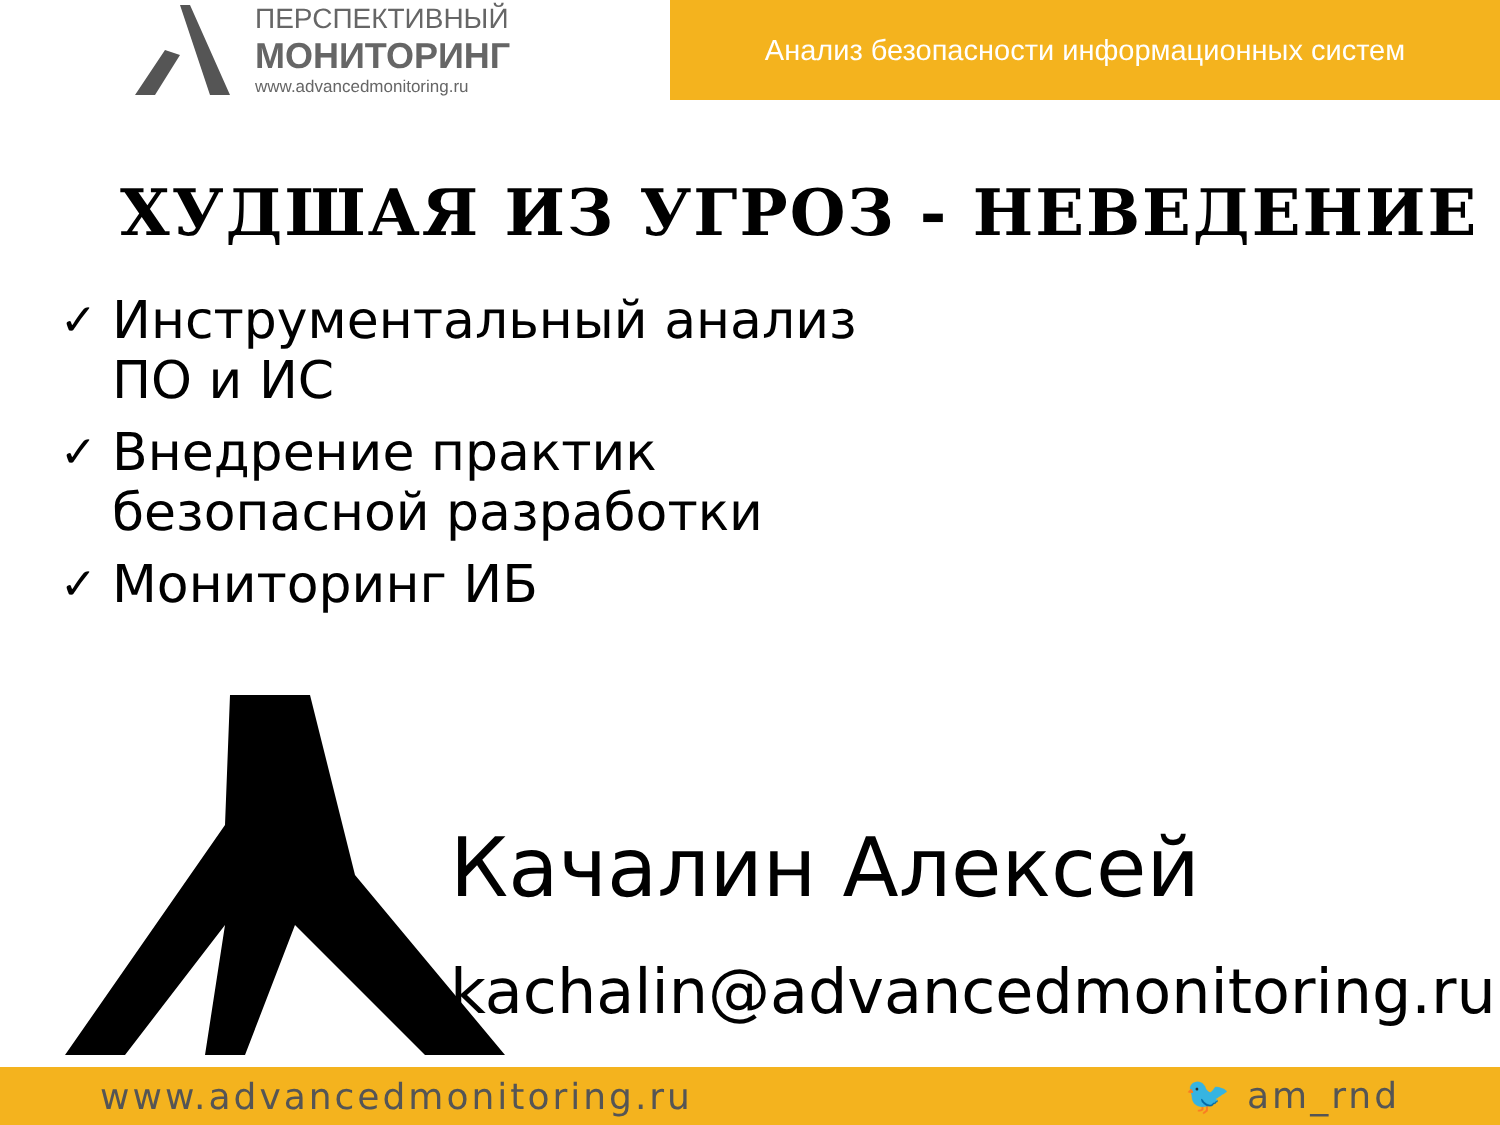ПЕРСПЕКТИВНЫЙ
МОНИТОРИНГ
www.advancedmonitoring.ru
Анализ безопасности информационных систем
ХУДШАЯ ИЗ УГРОЗ - НЕВЕДЕНИЕ
✓ Инструментальный анализ
ПО и ИС
✓ Внедрение практик
безопасной разработки
✓ Мониторинг ИБ
Качалин Алексей
kachalin@advancedmonitoring.ru
www.advancedmonitoring.ru 🐦 am_rnd